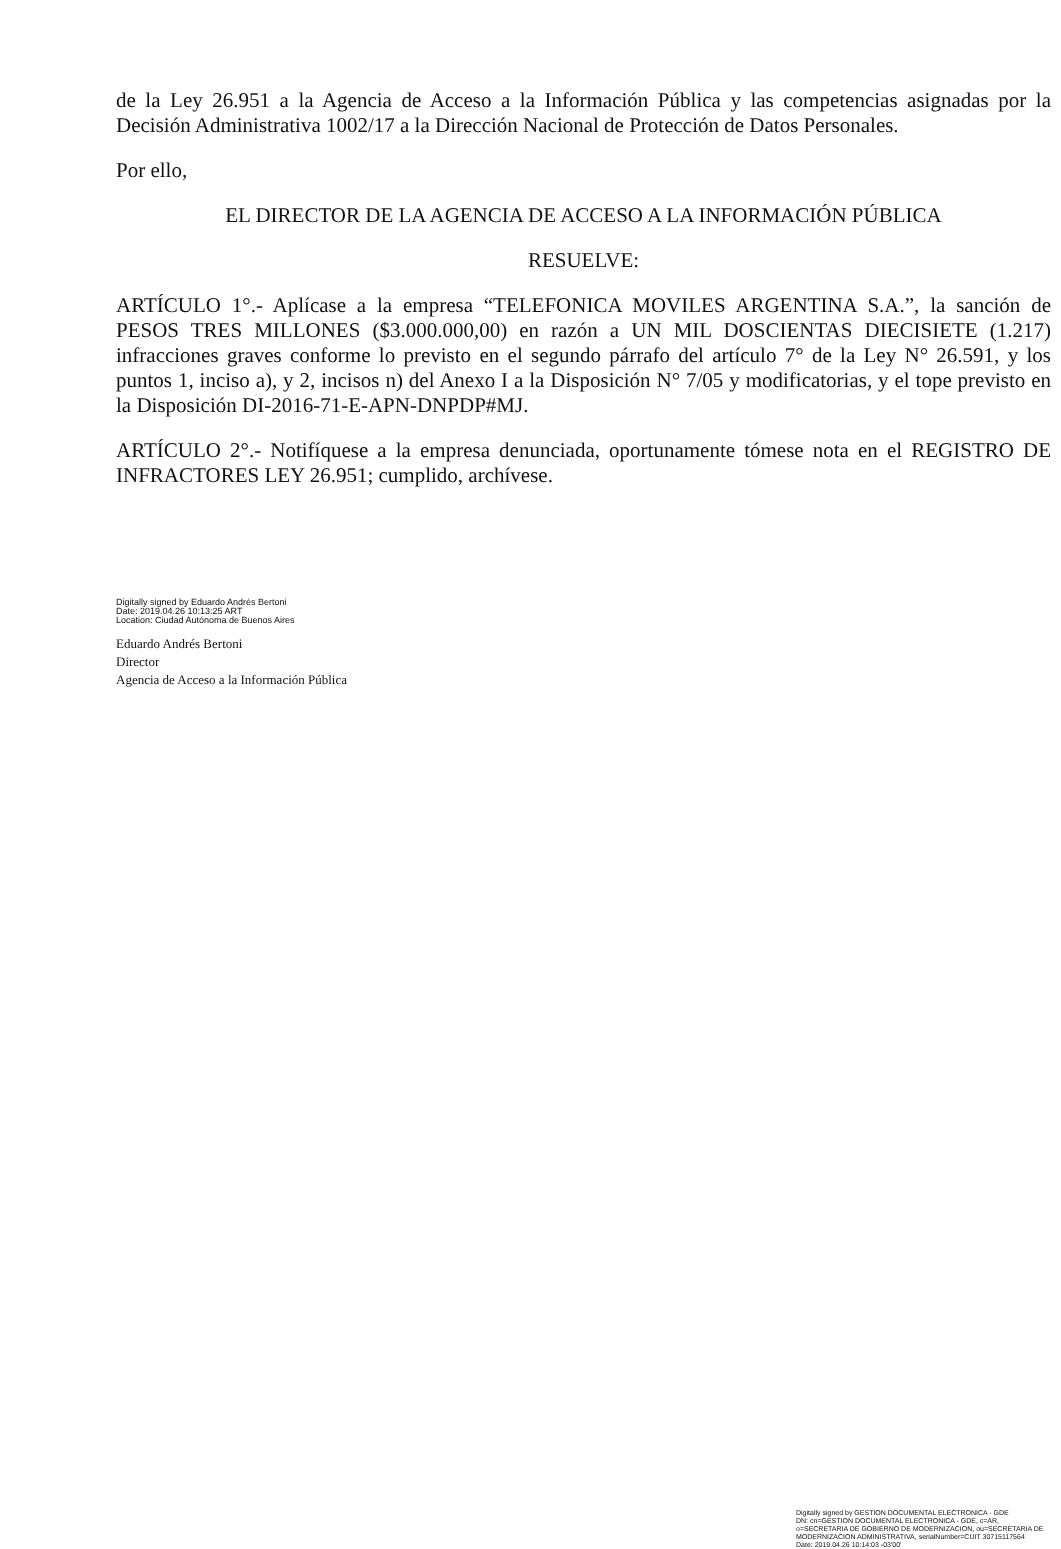de la Ley 26.951 a la Agencia de Acceso a la Información Pública y las competencias asignadas por la Decisión Administrativa 1002/17 a la Dirección Nacional de Protección de Datos Personales.
Por ello,
EL DIRECTOR DE LA AGENCIA DE ACCESO A LA INFORMACIÓN PÚBLICA
RESUELVE:
ARTÍCULO 1°.- Aplícase a la empresa “TELEFONICA MOVILES ARGENTINA S.A.”, la sanción de PESOS TRES MILLONES ($3.000.000,00) en razón a UN MIL DOSCIENTAS DIECISIETE (1.217) infracciones graves conforme lo previsto en el segundo párrafo del artículo 7° de la Ley N° 26.591, y los puntos 1, inciso a), y 2, incisos n) del Anexo I a la Disposición N° 7/05 y modificatorias, y el tope previsto en la Disposición DI-2016-71-E-APN-DNPDP#MJ.
ARTÍCULO 2°.- Notifíquese a la empresa denunciada, oportunamente tómese nota en el REGISTRO DE INFRACTORES LEY 26.951; cumplido, archívese.
Digitally signed by Eduardo Andrés Bertoni
Date: 2019.04.26 10:13:25 ART
Location: Ciudad Autónoma de Buenos Aires
Eduardo Andrés Bertoni
Director
Agencia de Acceso a la Información Pública
Digitally signed by GESTION DOCUMENTAL ELECTRONICA - GDE
DN: cn=GESTION DOCUMENTAL ELECTRONICA - GDE, c=AR, o=SECRETARIA DE GOBIERNO DE MODERNIZACION, ou=SECRETARIA DE MODERNIZACION ADMINISTRATIVA, serialNumber=CUIT 30715117564
Date: 2019.04.26 10:14:03 -03'00'